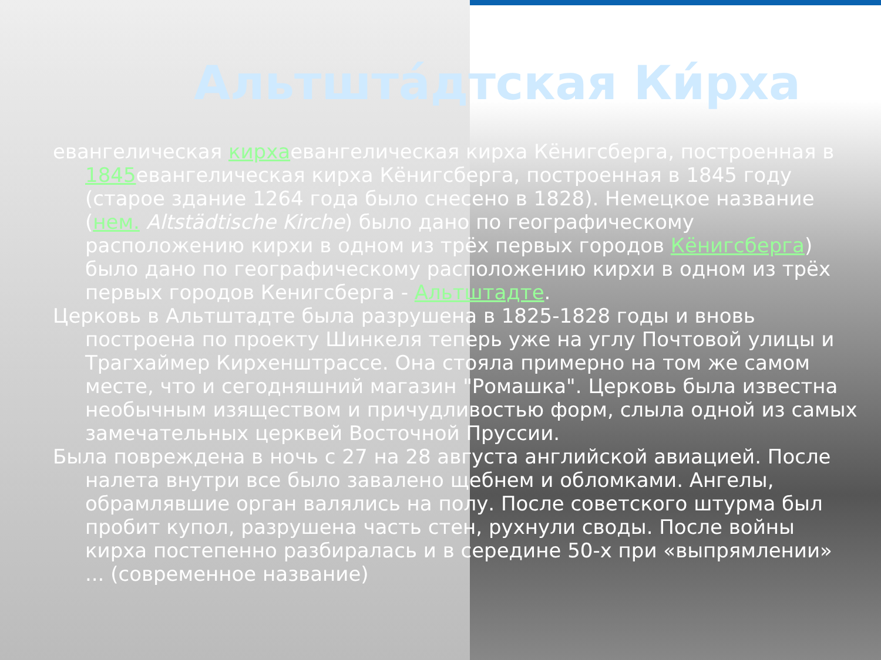Альтшта́дтская Ки́рха
евангелическая кирхаевангелическая кирха Кёнигсберга, построенная в 1845евангелическая кирха Кёнигсберга, построенная в 1845 году (старое здание 1264 года было снесено в 1828). Немецкое название (нем. Altstädtische Kirche) было дано по географическому расположению кирхи в одном из трёх первых городов Кёнигсберга) было дано по географическому расположению кирхи в одном из трёх первых городов Кенигсберга - Альтштадте.
Церковь в Альтштадте была разрушена в 1825-1828 годы и вновь построена по проекту Шинкеля теперь уже на углу Почтовой улицы и Трагхаймер Кирхенштрассе. Она стояла примерно на том же самом месте, что и сегодняшний магазин "Ромашка". Церковь была известна необычным изяществом и причудливостью форм, слыла одной из самых замечательных церквей Восточной Пруссии.
Была повреждена в ночь с 27 на 28 августа английской авиацией. После налета внутри все было завалено щебнем и обломками. Ангелы, обрамлявшие орган валялись на полу. После советского штурма был пробит купол, разрушена часть стен, рухнули своды. После войны кирха постепенно разбиралась и в середине 50-х при «выпрямлении» ... (современное название)